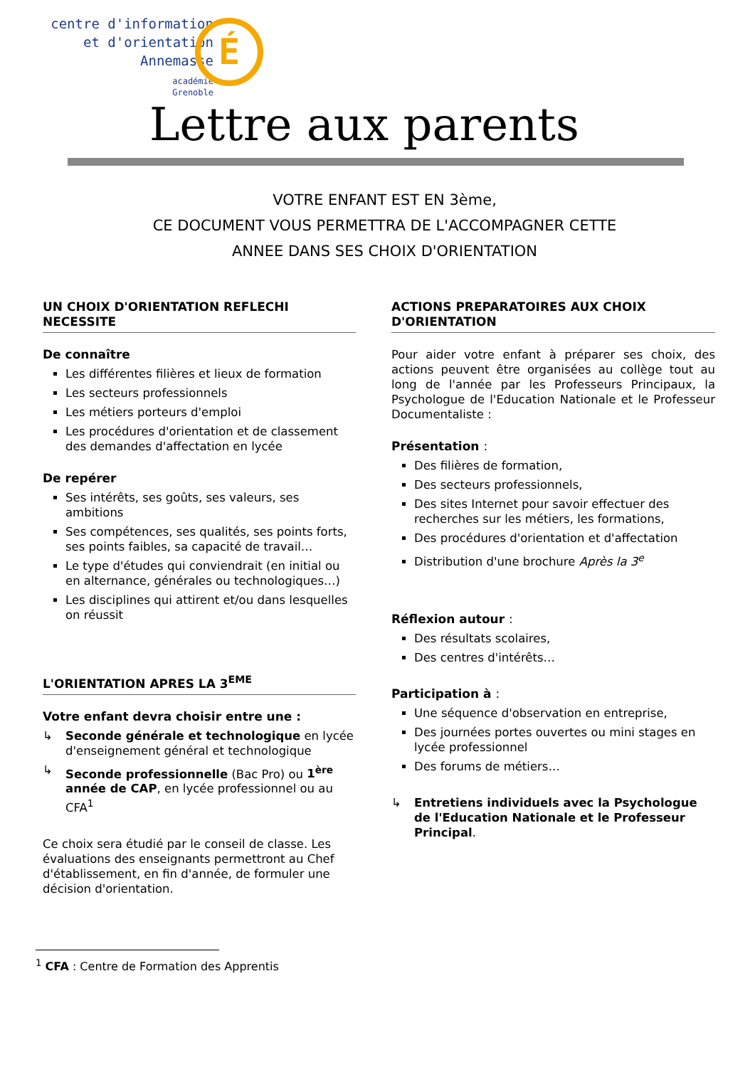É
centre d'information
et d'orientation
Annemasse
académie
Grenoble
Lettre aux parents
VOTRE ENFANT EST EN 3ème,
CE DOCUMENT VOUS PERMETTRA DE L'ACCOMPAGNER CETTE
ANNEE DANS SES CHOIX D'ORIENTATION
UN CHOIX D'ORIENTATION REFLECHI NECESSITE
De connaître
Les différentes filières et lieux de formation
Les secteurs professionnels
Les métiers porteurs d'emploi
Les procédures d'orientation et de classement des demandes d'affectation en lycée
De repérer
Ses intérêts, ses goûts, ses valeurs, ses ambitions
Ses compétences, ses qualités, ses points forts, ses points faibles, sa capacité de travail…
Le type d'études qui conviendrait (en initial ou en alternance, générales ou technologiques…)
Les disciplines qui attirent et/ou dans lesquelles on réussit
L'ORIENTATION APRES LA 3<sup>EME</sup>
Votre enfant devra choisir entre une :
↳ Seconde générale et technologique en lycée d'enseignement général et technologique
↳ Seconde professionnelle (Bac Pro) ou 1<sup>ère</sup> année de CAP, en lycée professionnel ou au CFA<sup>1</sup>
Ce choix sera étudié par le conseil de classe. Les évaluations des enseignants permettront au Chef d'établissement, en fin d'année, de formuler une décision d'orientation.
ACTIONS PREPARATOIRES AUX CHOIX D'ORIENTATION
Pour aider votre enfant à préparer ses choix, des actions peuvent être organisées au collège tout au long de l'année par les Professeurs Principaux, la Psychologue de l'Education Nationale et le Professeur Documentaliste :
Présentation :
Des filières de formation,
Des secteurs professionnels,
Des sites Internet pour savoir effectuer des recherches sur les métiers, les formations,
Des procédures d'orientation et d'affectation
Distribution d'une brochure Après la 3<sup>e</sup>
Réflexion autour :
Des résultats scolaires,
Des centres d'intérêts…
Participation à :
Une séquence d'observation en entreprise,
Des journées portes ouvertes ou mini stages en lycée professionnel
Des forums de métiers…
↳ Entretiens individuels avec la Psychologue de l'Education Nationale et le Professeur Principal.
<sup>1</sup> CFA : Centre de Formation des Apprentis